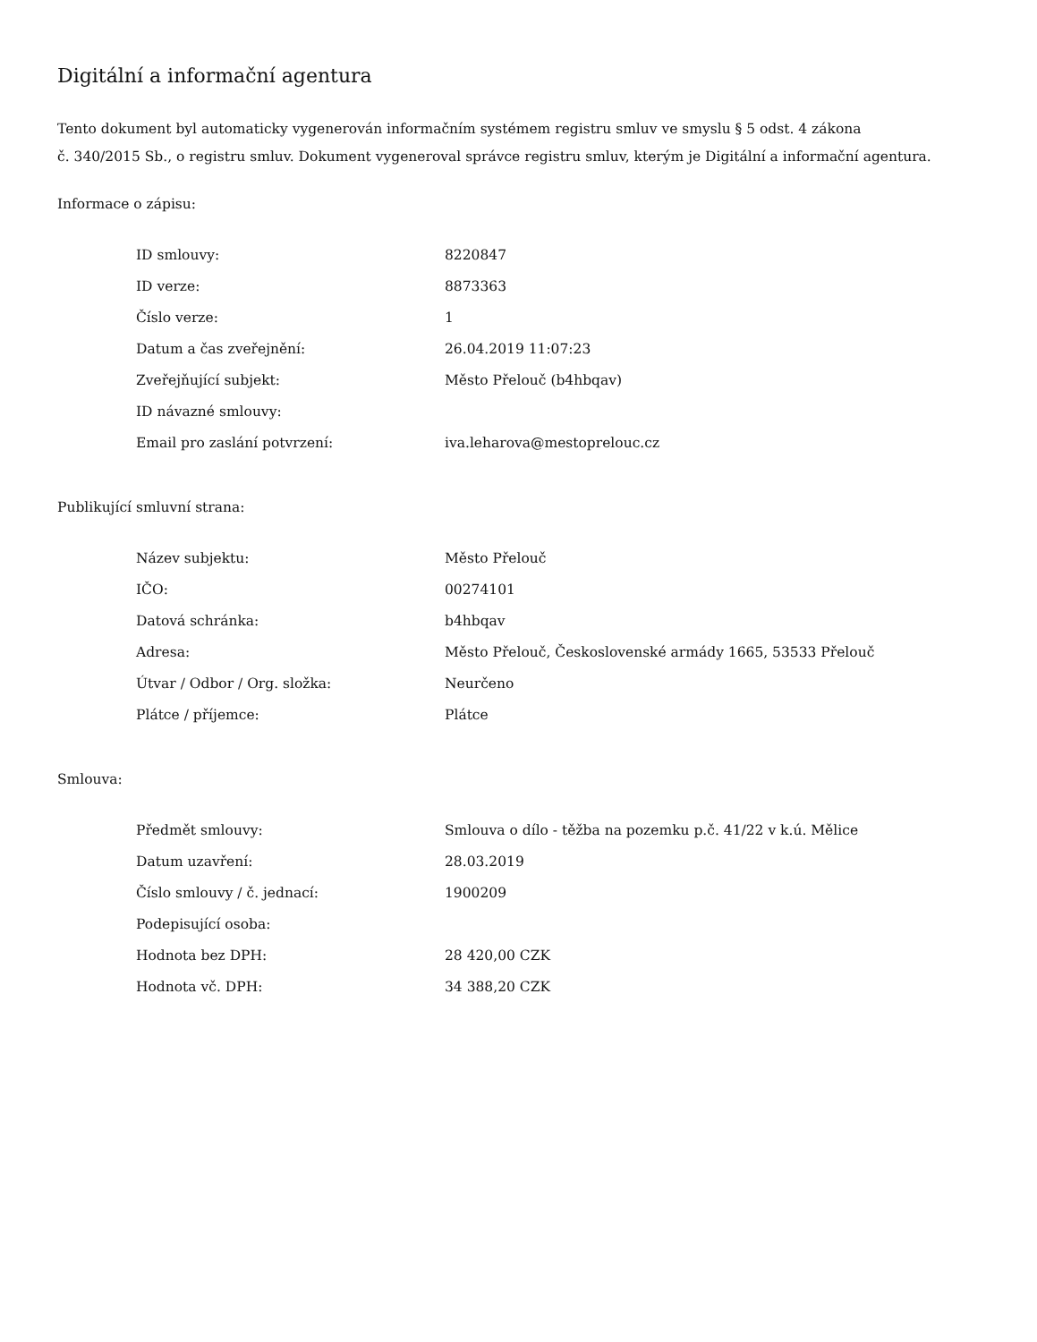Digitální a informační agentura
Tento dokument byl automaticky vygenerován informačním systémem registru smluv ve smyslu § 5 odst. 4 zákona
č. 340/2015 Sb., o registru smluv. Dokument vygeneroval správce registru smluv, kterým je Digitální a informační agentura.
Informace o zápisu:
| ID smlouvy: | 8220847 |
| ID verze: | 8873363 |
| Číslo verze: | 1 |
| Datum a čas zveřejnění: | 26.04.2019 11:07:23 |
| Zveřejňující subjekt: | Město Přelouč (b4hbqav) |
| ID návazné smlouvy: | |
| Email pro zaslání potvrzení: | iva.leharova@mestoprelouc.cz |
Publikující smluvní strana:
| Název subjektu: | Město Přelouč |
| IČO: | 00274101 |
| Datová schránka: | b4hbqav |
| Adresa: | Město Přelouč, Československé armády 1665, 53533 Přelouč |
| Útvar / Odbor / Org. složka: | Neurčeno |
| Plátce / příjemce: | Plátce |
Smlouva:
| Předmět smlouvy: | Smlouva o dílo - těžba na pozemku p.č. 41/22 v k.ú. Mělice |
| Datum uzavření: | 28.03.2019 |
| Číslo smlouvy / č. jednací: | 1900209 |
| Podepisující osoba: | |
| Hodnota bez DPH: | 28 420,00 CZK |
| Hodnota vč. DPH: | 34 388,20 CZK |